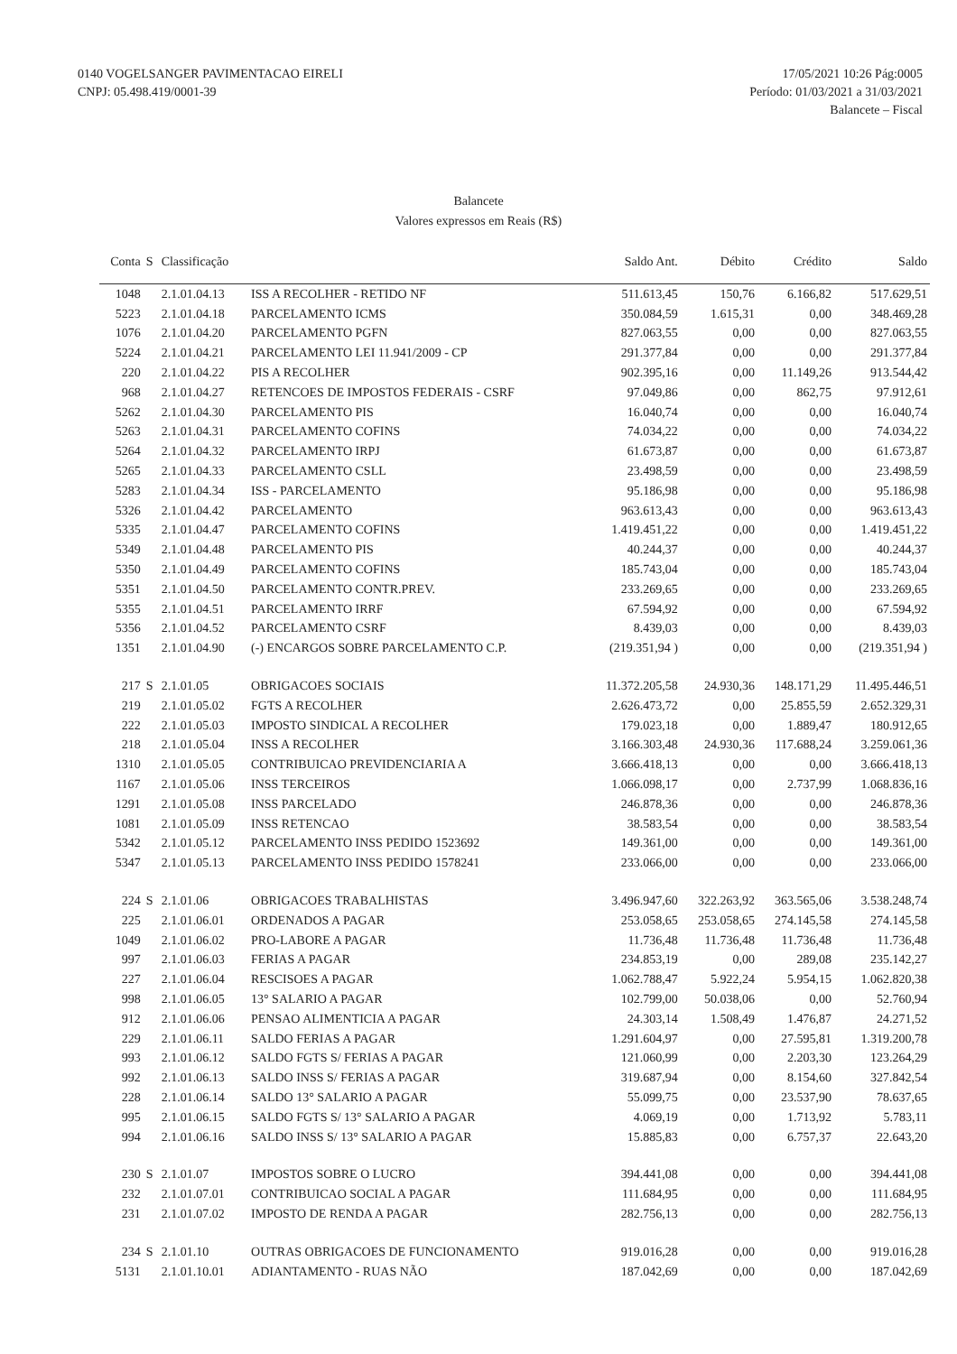0140 VOGELSANGER PAVIMENTACAO EIRELI
CNPJ: 05.498.419/0001-39
17/05/2021 10:26 Pág:0005
Período: 01/03/2021 a 31/03/2021
Balancete – Fiscal
Balancete
Valores expressos em Reais (R$)
| Conta | S | Classificação | | Saldo Ant. | Débito | Crédito | Saldo |
| --- | --- | --- | --- | --- | --- | --- | --- |
| 1048 | | 2.1.01.04.13 | ISS A RECOLHER - RETIDO NF | 511.613,45 | 150,76 | 6.166,82 | 517.629,51 |
| 5223 | | 2.1.01.04.18 | PARCELAMENTO ICMS | 350.084,59 | 1.615,31 | 0,00 | 348.469,28 |
| 1076 | | 2.1.01.04.20 | PARCELAMENTO PGFN | 827.063,55 | 0,00 | 0,00 | 827.063,55 |
| 5224 | | 2.1.01.04.21 | PARCELAMENTO LEI 11.941/2009 - CP | 291.377,84 | 0,00 | 0,00 | 291.377,84 |
| 220 | | 2.1.01.04.22 | PIS A RECOLHER | 902.395,16 | 0,00 | 11.149,26 | 913.544,42 |
| 968 | | 2.1.01.04.27 | RETENCOES DE IMPOSTOS FEDERAIS - CSRF | 97.049,86 | 0,00 | 862,75 | 97.912,61 |
| 5262 | | 2.1.01.04.30 | PARCELAMENTO PIS | 16.040,74 | 0,00 | 0,00 | 16.040,74 |
| 5263 | | 2.1.01.04.31 | PARCELAMENTO COFINS | 74.034,22 | 0,00 | 0,00 | 74.034,22 |
| 5264 | | 2.1.01.04.32 | PARCELAMENTO IRPJ | 61.673,87 | 0,00 | 0,00 | 61.673,87 |
| 5265 | | 2.1.01.04.33 | PARCELAMENTO CSLL | 23.498,59 | 0,00 | 0,00 | 23.498,59 |
| 5283 | | 2.1.01.04.34 | ISS - PARCELAMENTO | 95.186,98 | 0,00 | 0,00 | 95.186,98 |
| 5326 | | 2.1.01.04.42 | PARCELAMENTO | 963.613,43 | 0,00 | 0,00 | 963.613,43 |
| 5335 | | 2.1.01.04.47 | PARCELAMENTO COFINS | 1.419.451,22 | 0,00 | 0,00 | 1.419.451,22 |
| 5349 | | 2.1.01.04.48 | PARCELAMENTO PIS | 40.244,37 | 0,00 | 0,00 | 40.244,37 |
| 5350 | | 2.1.01.04.49 | PARCELAMENTO COFINS | 185.743,04 | 0,00 | 0,00 | 185.743,04 |
| 5351 | | 2.1.01.04.50 | PARCELAMENTO CONTR.PREV. | 233.269,65 | 0,00 | 0,00 | 233.269,65 |
| 5355 | | 2.1.01.04.51 | PARCELAMENTO IRRF | 67.594,92 | 0,00 | 0,00 | 67.594,92 |
| 5356 | | 2.1.01.04.52 | PARCELAMENTO CSRF | 8.439,03 | 0,00 | 0,00 | 8.439,03 |
| 1351 | | 2.1.01.04.90 | (-) ENCARGOS SOBRE PARCELAMENTO C.P. | (219.351,94 ) | 0,00 | 0,00 | (219.351,94 ) |
| 217 | S | 2.1.01.05 | OBRIGACOES SOCIAIS | 11.372.205,58 | 24.930,36 | 148.171,29 | 11.495.446,51 |
| 219 | | 2.1.01.05.02 | FGTS A RECOLHER | 2.626.473,72 | 0,00 | 25.855,59 | 2.652.329,31 |
| 222 | | 2.1.01.05.03 | IMPOSTO SINDICAL A RECOLHER | 179.023,18 | 0,00 | 1.889,47 | 180.912,65 |
| 218 | | 2.1.01.05.04 | INSS A RECOLHER | 3.166.303,48 | 24.930,36 | 117.688,24 | 3.259.061,36 |
| 1310 | | 2.1.01.05.05 | CONTRIBUICAO PREVIDENCIARIA A | 3.666.418,13 | 0,00 | 0,00 | 3.666.418,13 |
| 1167 | | 2.1.01.05.06 | INSS TERCEIROS | 1.066.098,17 | 0,00 | 2.737,99 | 1.068.836,16 |
| 1291 | | 2.1.01.05.08 | INSS PARCELADO | 246.878,36 | 0,00 | 0,00 | 246.878,36 |
| 1081 | | 2.1.01.05.09 | INSS RETENCAO | 38.583,54 | 0,00 | 0,00 | 38.583,54 |
| 5342 | | 2.1.01.05.12 | PARCELAMENTO INSS PEDIDO 1523692 | 149.361,00 | 0,00 | 0,00 | 149.361,00 |
| 5347 | | 2.1.01.05.13 | PARCELAMENTO INSS PEDIDO 1578241 | 233.066,00 | 0,00 | 0,00 | 233.066,00 |
| 224 | S | 2.1.01.06 | OBRIGACOES TRABALHISTAS | 3.496.947,60 | 322.263,92 | 363.565,06 | 3.538.248,74 |
| 225 | | 2.1.01.06.01 | ORDENADOS A PAGAR | 253.058,65 | 253.058,65 | 274.145,58 | 274.145,58 |
| 1049 | | 2.1.01.06.02 | PRO-LABORE A PAGAR | 11.736,48 | 11.736,48 | 11.736,48 | 11.736,48 |
| 997 | | 2.1.01.06.03 | FERIAS A PAGAR | 234.853,19 | 0,00 | 289,08 | 235.142,27 |
| 227 | | 2.1.01.06.04 | RESCISOES A PAGAR | 1.062.788,47 | 5.922,24 | 5.954,15 | 1.062.820,38 |
| 998 | | 2.1.01.06.05 | 13° SALARIO A PAGAR | 102.799,00 | 50.038,06 | 0,00 | 52.760,94 |
| 912 | | 2.1.01.06.06 | PENSAO ALIMENTICIA A PAGAR | 24.303,14 | 1.508,49 | 1.476,87 | 24.271,52 |
| 229 | | 2.1.01.06.11 | SALDO FERIAS A PAGAR | 1.291.604,97 | 0,00 | 27.595,81 | 1.319.200,78 |
| 993 | | 2.1.01.06.12 | SALDO FGTS S/ FERIAS A PAGAR | 121.060,99 | 0,00 | 2.203,30 | 123.264,29 |
| 992 | | 2.1.01.06.13 | SALDO INSS S/ FERIAS A PAGAR | 319.687,94 | 0,00 | 8.154,60 | 327.842,54 |
| 228 | | 2.1.01.06.14 | SALDO 13° SALARIO A PAGAR | 55.099,75 | 0,00 | 23.537,90 | 78.637,65 |
| 995 | | 2.1.01.06.15 | SALDO FGTS S/ 13° SALARIO A PAGAR | 4.069,19 | 0,00 | 1.713,92 | 5.783,11 |
| 994 | | 2.1.01.06.16 | SALDO INSS S/ 13° SALARIO A PAGAR | 15.885,83 | 0,00 | 6.757,37 | 22.643,20 |
| 230 | S | 2.1.01.07 | IMPOSTOS SOBRE O LUCRO | 394.441,08 | 0,00 | 0,00 | 394.441,08 |
| 232 | | 2.1.01.07.01 | CONTRIBUICAO SOCIAL A PAGAR | 111.684,95 | 0,00 | 0,00 | 111.684,95 |
| 231 | | 2.1.01.07.02 | IMPOSTO DE RENDA A PAGAR | 282.756,13 | 0,00 | 0,00 | 282.756,13 |
| 234 | S | 2.1.01.10 | OUTRAS OBRIGACOES DE FUNCIONAMENTO | 919.016,28 | 0,00 | 0,00 | 919.016,28 |
| 5131 | | 2.1.01.10.01 | ADIANTAMENTO - RUAS NÃO | 187.042,69 | 0,00 | 0,00 | 187.042,69 |